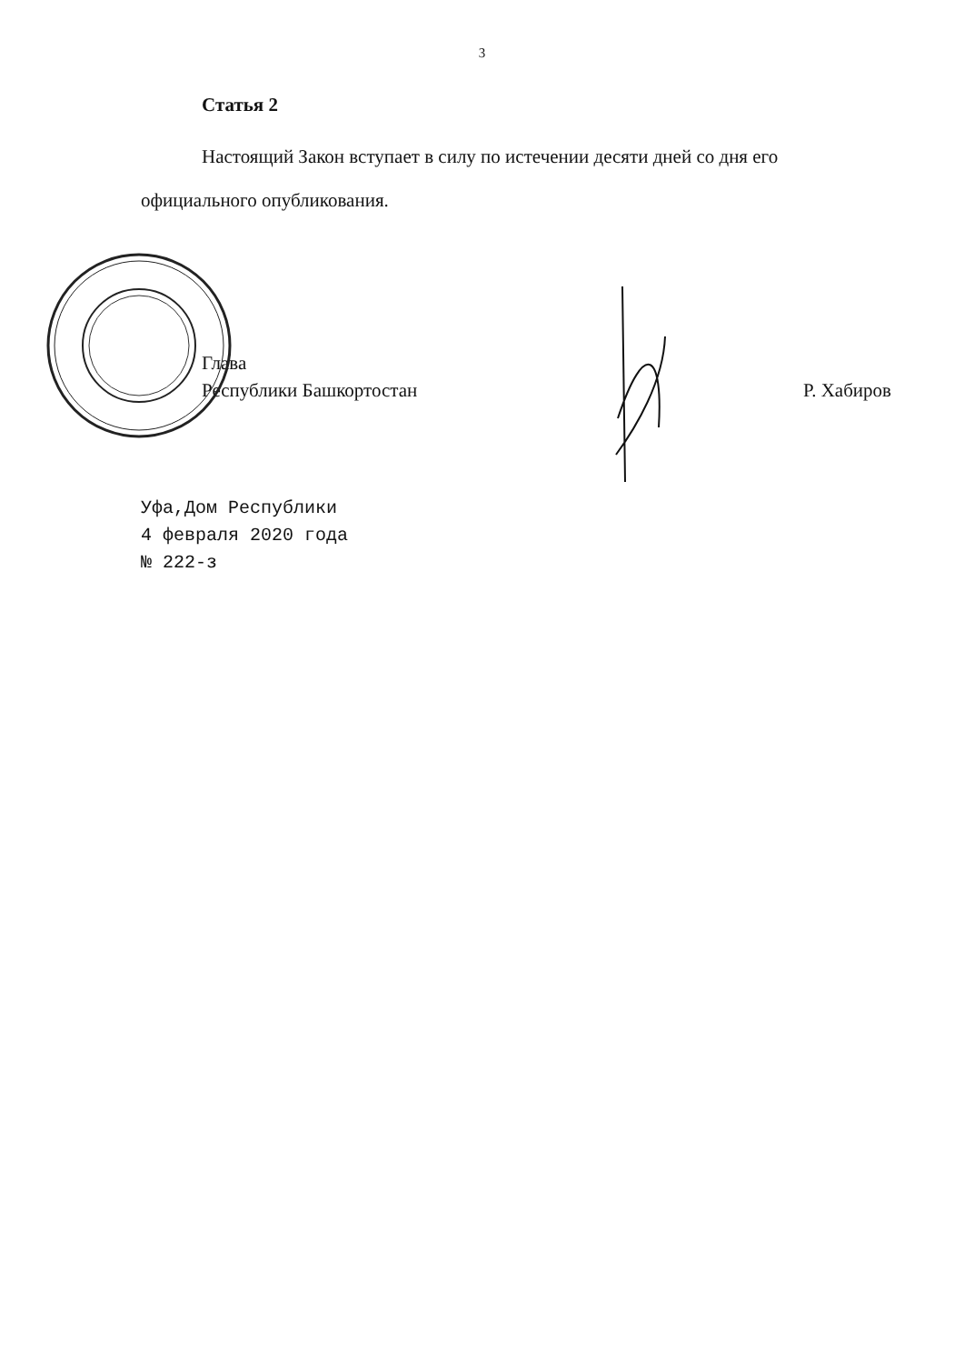3
Статья 2
Настоящий Закон вступает в силу по истечении десяти дней со дня его официального опубликования.
Глава
Республики Башкортостан
Р. Хабиров
Уфа,Дом Республики
4 февраля 2020 года
№ 222-з